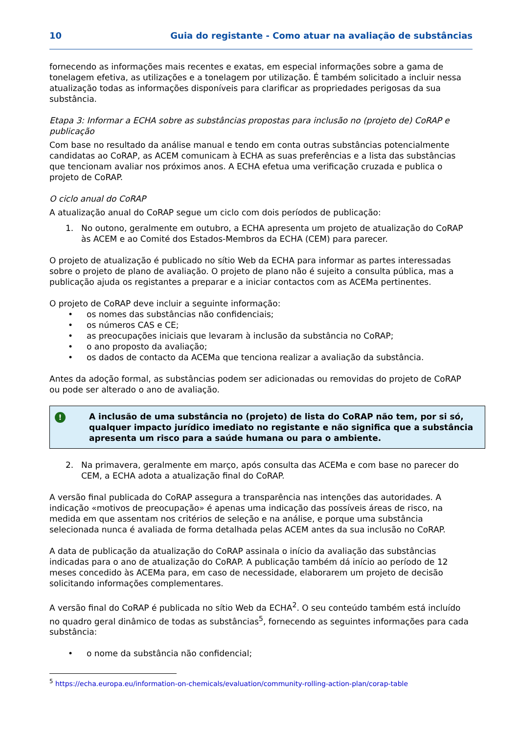10 Guia do registante - Como atuar na avaliação de substâncias
fornecendo as informações mais recentes e exatas, em especial informações sobre a gama de tonelagem efetiva, as utilizações e a tonelagem por utilização. É também solicitado a incluir nessa atualização todas as informações disponíveis para clarificar as propriedades perigosas da sua substância.
Etapa 3: Informar a ECHA sobre as substâncias propostas para inclusão no (projeto de) CoRAP e publicação
Com base no resultado da análise manual e tendo em conta outras substâncias potencialmente candidatas ao CoRAP, as ACEM comunicam à ECHA as suas preferências e a lista das substâncias que tencionam avaliar nos próximos anos. A ECHA efetua uma verificação cruzada e publica o projeto de CoRAP.
O ciclo anual do CoRAP
A atualização anual do CoRAP segue um ciclo com dois períodos de publicação:
1. No outono, geralmente em outubro, a ECHA apresenta um projeto de atualização do CoRAP às ACEM e ao Comité dos Estados-Membros da ECHA (CEM) para parecer.
O projeto de atualização é publicado no sítio Web da ECHA para informar as partes interessadas sobre o projeto de plano de avaliação. O projeto de plano não é sujeito a consulta pública, mas a publicação ajuda os registantes a preparar e a iniciar contactos com as ACEMa pertinentes.
O projeto de CoRAP deve incluir a seguinte informação:
• os nomes das substâncias não confidenciais;
• os números CAS e CE;
• as preocupações iniciais que levaram à inclusão da substância no CoRAP;
• o ano proposto da avaliação;
• os dados de contacto da ACEMa que tenciona realizar a avaliação da substância.
Antes da adoção formal, as substâncias podem ser adicionadas ou removidas do projeto de CoRAP ou pode ser alterado o ano de avaliação.
!
A inclusão de uma substância no (projeto) de lista do CoRAP não tem, por si só, qualquer impacto jurídico imediato no registante e não significa que a substância apresenta um risco para a saúde humana ou para o ambiente.
2. Na primavera, geralmente em março, após consulta das ACEMa e com base no parecer do CEM, a ECHA adota a atualização final do CoRAP.
A versão final publicada do CoRAP assegura a transparência nas intenções das autoridades. A indicação «motivos de preocupação» é apenas uma indicação das possíveis áreas de risco, na medida em que assentam nos critérios de seleção e na análise, e porque uma substância selecionada nunca é avaliada de forma detalhada pelas ACEM antes da sua inclusão no CoRAP.
A data de publicação da atualização do CoRAP assinala o início da avaliação das substâncias indicadas para o ano de atualização do CoRAP. A publicação também dá início ao período de 12 meses concedido às ACEMa para, em caso de necessidade, elaborarem um projeto de decisão solicitando informações complementares.
A versão final do CoRAP é publicada no sítio Web da ECHA<sup>2</sup>. O seu conteúdo também está incluído no quadro geral dinâmico de todas as substâncias<sup>5</sup>, fornecendo as seguintes informações para cada substância:
• o nome da substância não confidencial;
<sup>5</sup> https://echa.europa.eu/information-on-chemicals/evaluation/community-rolling-action-plan/corap-table